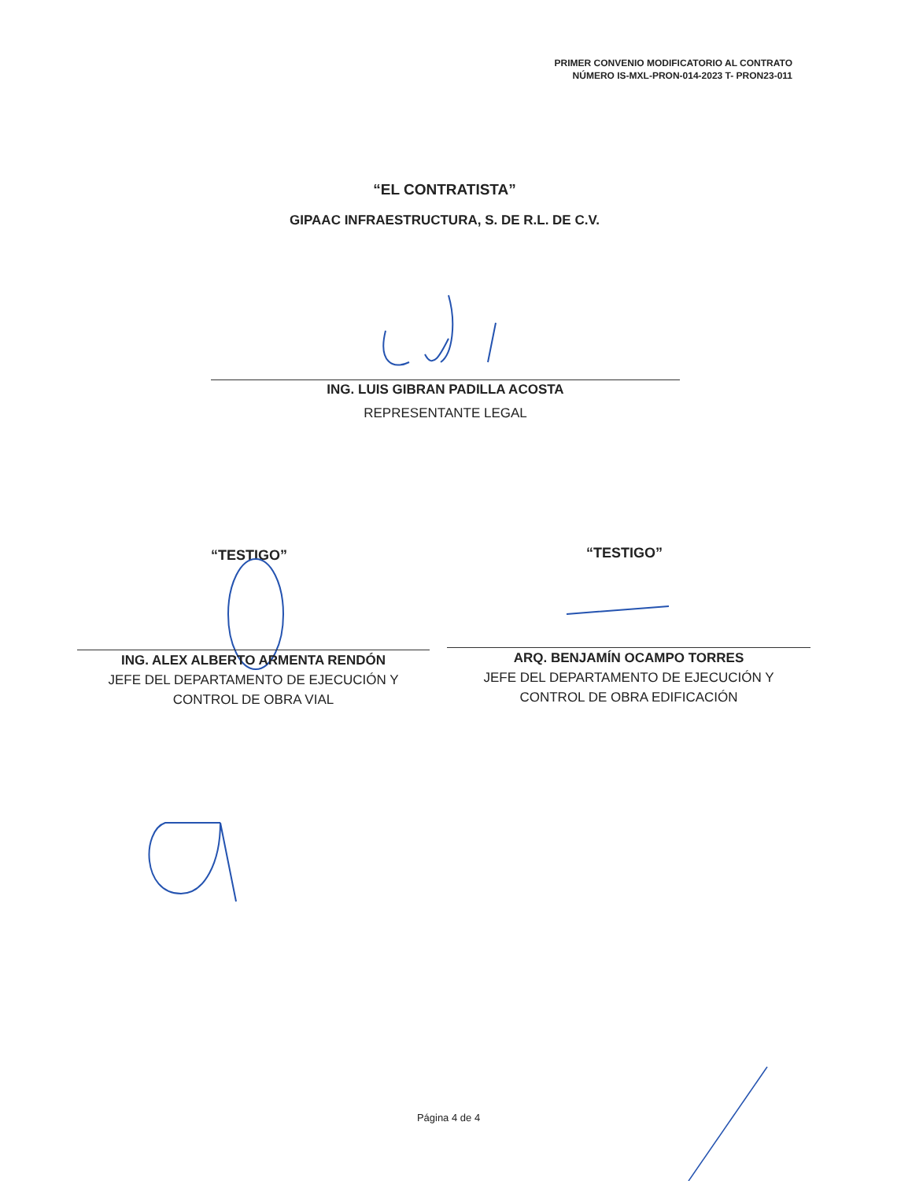PRIMER CONVENIO MODIFICATORIO AL CONTRATO
NÚMERO IS-MXL-PRON-014-2023 T- PRON23-011
“EL CONTRATISTA”
GIPAAC INFRAESTRUCTURA, S. DE R.L. DE C.V.
ING. LUIS GIBRAN PADILLA ACOSTA
REPRESENTANTE LEGAL
“TESTIGO” “TESTIGO”
ING. ALEX ALBERTO ARMENTA RENDÓN
JEFE DEL DEPARTAMENTO DE EJECUCIÓN Y
CONTROL DE OBRA VIAL
ARQ. BENJAMÍN OCAMPO TORRES
JEFE DEL DEPARTAMENTO DE EJECUCIÓN Y
CONTROL DE OBRA EDIFICACIÓN
Página 4 de 4